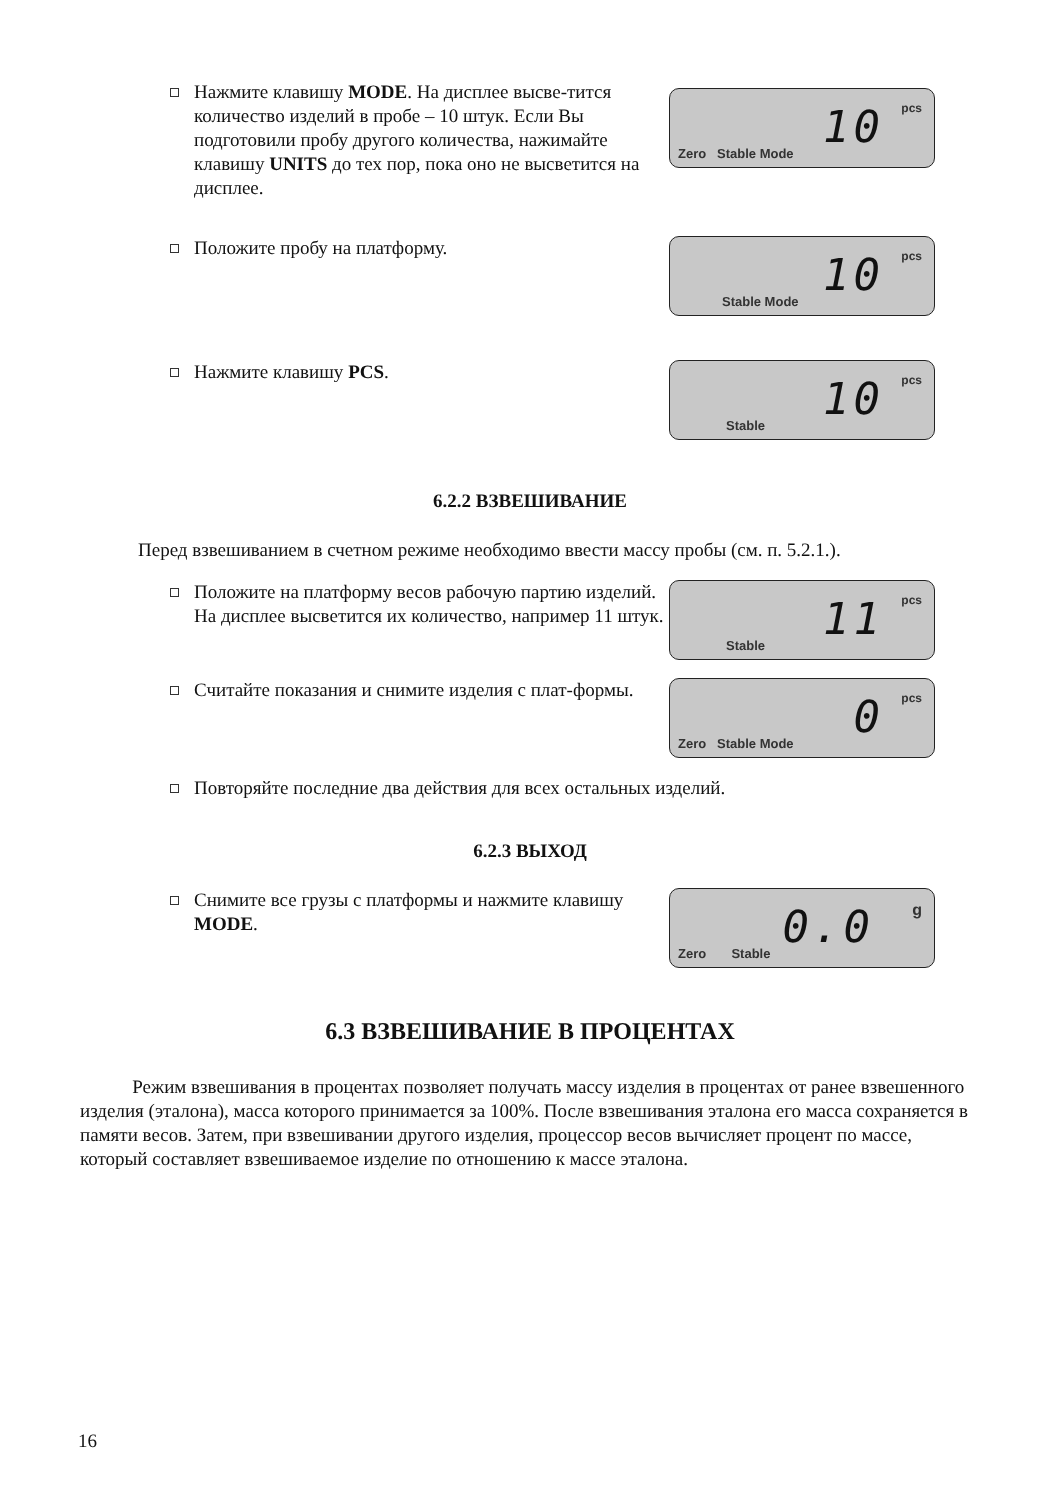Нажмите клавишу MODE. На дисплее высве-тится количество изделий в пробе – 10 штук. Если Вы подготовили пробу другого количества, нажимайте клавишу UNITS до тех пор, пока оно не высветится на дисплее.
Zero Stable Mode 10 pcs
Положите пробу на платформу.
Stable Mode 10 pcs
Нажмите клавишу PCS.
Stable 10 pcs
6.2.2 ВЗВЕШИВАНИЕ
Перед взвешиванием в счетном режиме необходимо ввести массу пробы (см. п. 5.2.1.).
Положите на платформу весов рабочую партию изделий. На дисплее высветится их количество, например 11 штук.
Stable 11 pcs
Считайте показания и снимите изделия с плат-формы.
Zero Stable Mode 0 pcs
Повторяйте последние два действия для всех остальных изделий.
6.2.3 ВЫХОД
Снимите все грузы с платформы и нажмите клавишу MODE.
Zero Stable 0.0 g
6.3 ВЗВЕШИВАНИЕ В ПРОЦЕНТАХ
Режим взвешивания в процентах позволяет получать массу изделия в процентах от ранее взвешенного изделия (эталона), масса которого принимается за 100%. После взвешивания эталона его масса сохраняется в памяти весов. Затем, при взвешивании другого изделия, процессор весов вычисляет процент по массе, который составляет взвешиваемое изделие по отношению к массе эталона.
16